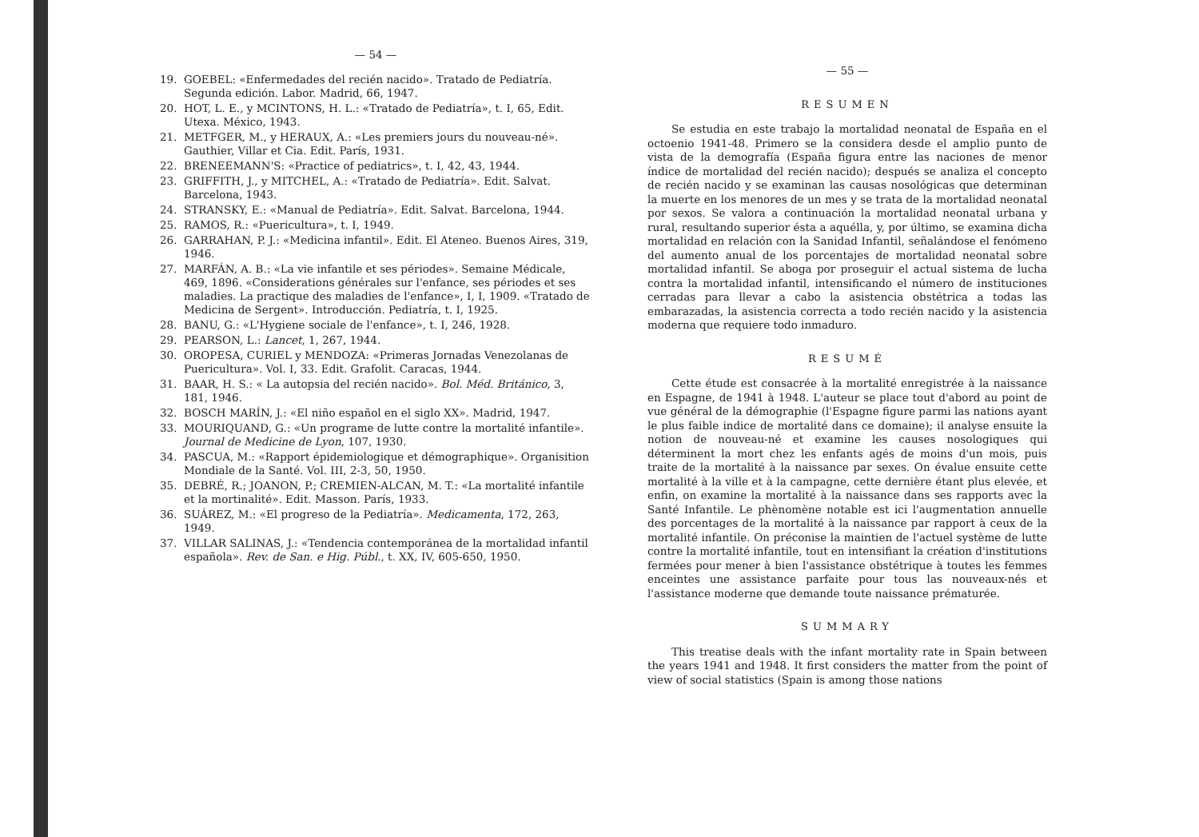— 54 —
19. GOEBEL: «Enfermedades del recién nacido». Tratado de Pediatría. Segunda edición. Labor. Madrid, 66, 1947.
20. HOT, L. E., y MCINTONS, H. L.: «Tratado de Pediatría», t. I, 65, Edit. Utexa. México, 1943.
21. METFGER, M., y HERAUX, A.: «Les premiers jours du nouveau-né». Gauthier, Villar et Cia. Edit. París, 1931.
22. BRENEEMANN'S: «Practice of pediatrics», t. I, 42, 43, 1944.
23. GRIFFITH, J., y MITCHEL, A.: «Tratado de Pediatría». Edit. Salvat. Barcelona, 1943.
24. STRANSKY, E.: «Manual de Pediatría». Edit. Salvat. Barcelona, 1944.
25. RAMOS, R.: «Puericultura», t. I, 1949.
26. GARRAHAN, P. J.: «Medicina infantil». Edit. El Ateneo. Buenos Aires, 319, 1946.
27. MARFÁN, A. B.: «La vie infantile et ses périodes». Semaine Médicale, 469, 1896. «Considerations générales sur l'enfance, ses périodes et ses maladies. La practique des maladies de l'enfance», I, I, 1909. «Tratado de Medicina de Sergent». Introducción. Pediatría, t. I, 1925.
28. BANU, G.: «L'Hygiene sociale de l'enfance», t. I, 246, 1928.
29. PEARSON, L.: Lancet, 1, 267, 1944.
30. OROPESA, CURIEL y MENDOZA: «Primeras Jornadas Venezolanas de Puericultura». Vol. I, 33. Edit. Grafolit. Caracas, 1944.
31. BAAR, H. S.: « La autopsia del recién nacido». Bol. Méd. Británico, 3, 181, 1946.
32. BOSCH MARÍN, J.: «El niño español en el siglo XX». Madrid, 1947.
33. MOURIQUAND, G.: «Un programe de lutte contre la mortalité infantile». Journal de Medicine de Lyon, 107, 1930.
34. PASCUA, M.: «Rapport épidemiologique et démographique». Organisition Mondiale de la Santé. Vol. III, 2-3, 50, 1950.
35. DEBRÉ, R.; JOANON, P.; CREMIEN-ALCAN, M. T.: «La mortalité infantile et la mortinalité». Edit. Masson. París, 1933.
36. SUÁREZ, M.: «El progreso de la Pediatría». Medicamenta, 172, 263, 1949.
37. VILLAR SALINAS, J.: «Tendencia contemporánea de la mortalidad infantil española». Rev. de San. e Hig. Públ., t. XX, IV, 605-650, 1950.
— 55 —
RESUMEN
Se estudia en este trabajo la mortalidad neonatal de España en el octoenio 1941-48. Primero se la considera desde el amplio punto de vista de la demografía (España figura entre las naciones de menor índice de mortalidad del recién nacido); después se analiza el concepto de recién nacido y se examinan las causas nosológicas que determinan la muerte en los menores de un mes y se trata de la mortalidad neonatal por sexos. Se valora a continuación la mortalidad neonatal urbana y rural, resultando superior ésta a aquélla, y, por último, se examina dicha mortalidad en relación con la Sanidad Infantil, señalándose el fenómeno del aumento anual de los porcentajes de mortalidad neonatal sobre mortalidad infantil. Se aboga por proseguir el actual sistema de lucha contra la mortalidad infantil, intensificando el número de instituciones cerradas para llevar a cabo la asistencia obstétrica a todas las embarazadas, la asistencia correcta a todo recién nacido y la asistencia moderna que requiere todo inmaduro.
RESUMÉ
Cette étude est consacrée à la mortalité enregistrée à la naissance en Espagne, de 1941 à 1948. L'auteur se place tout d'abord au point de vue général de la démographie (l'Espagne figure parmi las nations ayant le plus faible indice de mortalité dans ce domaine); il analyse ensuite la notion de nouveau-né et examine les causes nosologiques qui déterminent la mort chez les enfants agés de moins d'un mois, puis traite de la mortalité à la naissance par sexes. On évalue ensuite cette mortalité à la ville et à la campagne, cette dernière étant plus elevée, et enfin, on examine la mortalité à la naissance dans ses rapports avec la Santé Infantile. Le phènomène notable est ici l'augmentation annuelle des porcentages de la mortalité à la naissance par rapport à ceux de la mortalité infantile. On préconise la maintien de l'actuel système de lutte contre la mortalité infantile, tout en intensifiant la création d'institutions fermées pour mener à bien l'assistance obstétrique à toutes les femmes enceintes une assistance parfaite pour tous las nouveaux-nés et l'assistance moderne que demande toute naissance prématurée.
SUMMARY
This treatise deals with the infant mortality rate in Spain between the years 1941 and 1948. It first considers the matter from the point of view of social statistics (Spain is among those nations